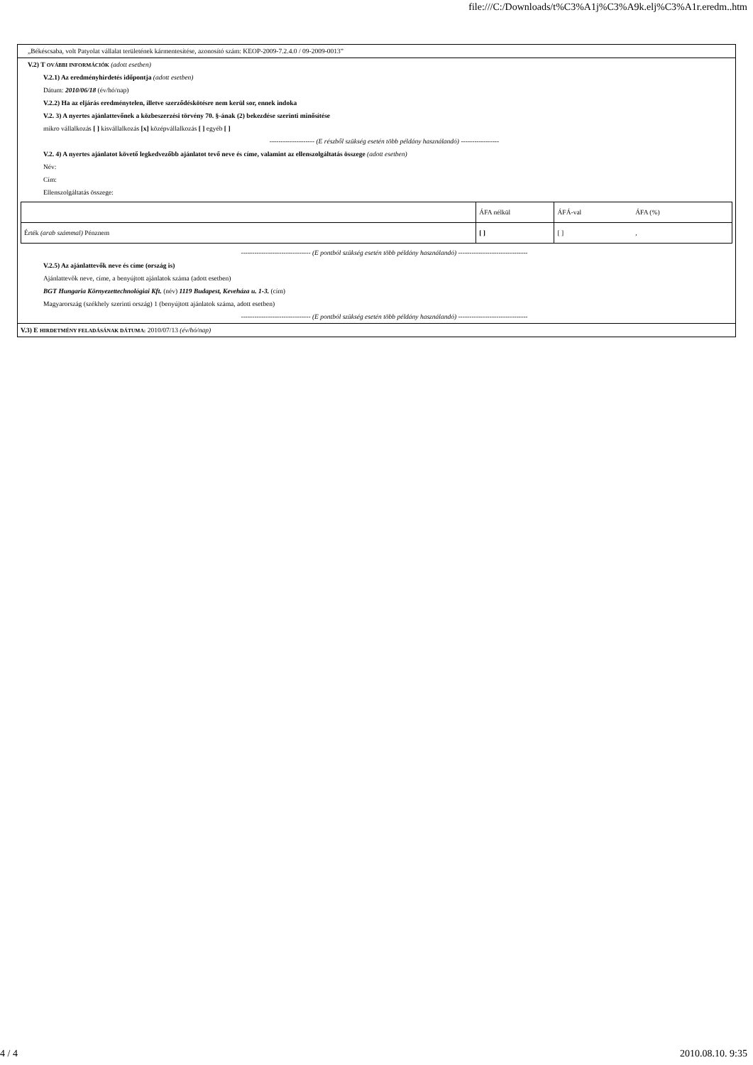file:///C:/Downloads/t%C3%A1j%C3%A9k.elj%C3%A1r.eredm..htm
„Békéscsaba, volt Patyolat vállalat területének kármentesítése, azonosító szám: KEOP-2009-7.2.4.0 / 09-2009-0013”
V.2) T OVÁBBI INFORMÁCIÓK (adott esetben)
V.2.1) Az eredményhirdetés időpontja (adott esetben)
Dátum: 2010/06/18 (év/hó/nap)
V.2.2) Ha az eljárás eredménytelen, illetve szerződéskötésre nem kerül sor, ennek indoka
V.2. 3) A nyertes ajánlattevőnek a közbeszerzési törvény 70. §-ának (2) bekezdése szerinti minősítése
mikro vállalkozás [ ] kisvállalkozás [x] középvállalkozás [ ] egyéb [ ]
-------------------- (E részből szükség esetén több példány használandó) -----------------
V.2. 4) A nyertes ajánlatot követő legkedvezőbb ajánlatot tevő neve és címe, valamint az ellenszolgáltatás összege (adott esetben)
Név:
Cím:
Ellenszolgáltatás összege:
| | ÁFA nélkül | ÁFÁ-val | ÁFA (%) |
| Érték (arab számmal) Pénznem | [ ] | [ ] | , |
------------------------------- (E pontból szükség esetén több példány használandó) -------------------------------
V.2.5) Az ajánlattevők neve és címe (ország is)
Ajánlattevők neve, címe, a benyújtott ajánlatok száma (adott esetben)
BGT Hungaria Környezettechnológiai Kft. (név) 1119 Budapest, Keveháza u. 1-3. (cím)
Magyarország (székhely szerinti ország) 1 (benyújtott ajánlatok száma, adott esetben)
------------------------------- (E pontból szükség esetén több példány használandó) -------------------------------
V.3) E HIRDETMÉNY FELADÁSÁNAK DÁTUMA: 2010/07/13 (év/hó/nap)
4 / 4 2010.08.10. 9:35